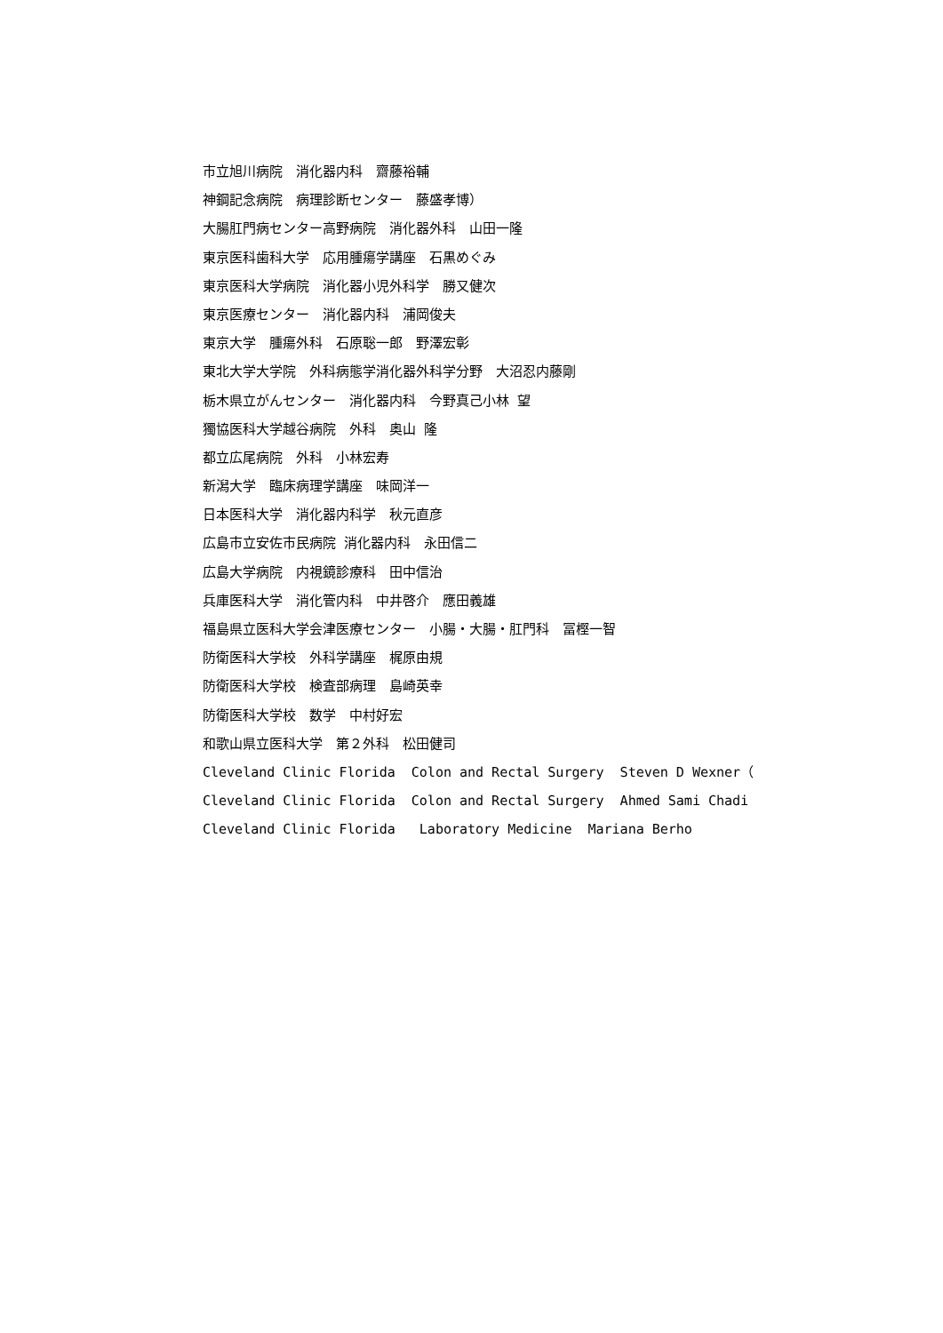市立旭川病院　消化器内科　齋藤裕輔
神鋼記念病院　病理診断センター　藤盛孝博）
大腸肛門病センター高野病院　消化器外科　山田一隆
東京医科歯科大学　応用腫瘍学講座　石黒めぐみ
東京医科大学病院　消化器小児外科学　勝又健次
東京医療センター　消化器内科　浦岡俊夫
東京大学　腫瘍外科　石原聡一郎　野澤宏彰
東北大学大学院　外科病態学消化器外科学分野　大沼忍内藤剛
栃木県立がんセンター　消化器内科　今野真己小林 望
獨協医科大学越谷病院　外科　奥山 隆
都立広尾病院　外科　小林宏寿
新潟大学　臨床病理学講座　味岡洋一
日本医科大学　消化器内科学　秋元直彦
広島市立安佐市民病院 消化器内科　永田信二
広島大学病院　内視鏡診療科　田中信治
兵庫医科大学　消化管内科　中井啓介　應田義雄
福島県立医科大学会津医療センター　小腸・大腸・肛門科　冨樫一智
防衛医科大学校　外科学講座　梶原由規
防衛医科大学校　検査部病理　島崎英幸
防衛医科大学校　数学　中村好宏
和歌山県立医科大学　第２外科　松田健司
Cleveland Clinic Florida Colon and Rectal Surgery Steven D Wexner（
Cleveland Clinic Florida Colon and Rectal Surgery Ahmed Sami Chadi
Cleveland Clinic Florida Laboratory Medicine Mariana Berho